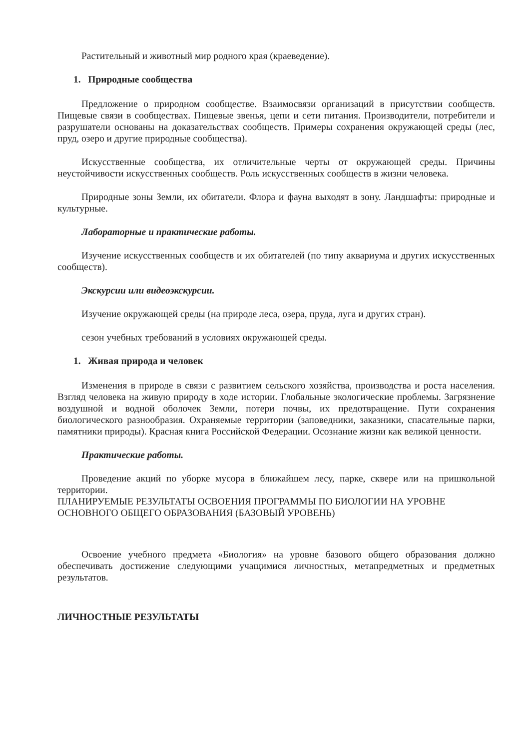Растительный и животный мир родного края (краеведение).
1. Природные сообщества
Предложение о природном сообществе. Взаимосвязи организаций в присутствии сообществ. Пищевые связи в сообществах. Пищевые звенья, цепи и сети питания. Производители, потребители и разрушатели основаны на доказательствах сообществ. Примеры сохранения окружающей среды (лес, пруд, озеро и другие природные сообщества).
Искусственные сообщества, их отличительные черты от окружающей среды. Причины неустойчивости искусственных сообществ. Роль искусственных сообществ в жизни человека.
Природные зоны Земли, их обитатели. Флора и фауна выходят в зону. Ландшафты: природные и культурные.
Лабораторные и практические работы.
Изучение искусственных сообществ и их обитателей (по типу аквариума и других искусственных сообществ).
Экскурсии или видеоэкскурсии.
Изучение окружающей среды (на природе леса, озера, пруда, луга и других стран).
сезон учебных требований в условиях окружающей среды.
1. Живая природа и человек
Изменения в природе в связи с развитием сельского хозяйства, производства и роста населения. Взгляд человека на живую природу в ходе истории. Глобальные экологические проблемы. Загрязнение воздушной и водной оболочек Земли, потери почвы, их предотвращение. Пути сохранения биологического разнообразия. Охраняемые территории (заповедники, заказники, спасательные парки, памятники природы). Красная книга Российской Федерации. Осознание жизни как великой ценности.
Практические работы.
Проведение акций по уборке мусора в ближайшем лесу, парке, сквере или на пришкольной территории.
ПЛАНИРУЕМЫЕ РЕЗУЛЬТАТЫ ОСВОЕНИЯ ПРОГРАММЫ ПО БИОЛОГИИ НА УРОВНЕ ОСНОВНОГО ОБЩЕГО ОБРАЗОВАНИЯ (БАЗОВЫЙ УРОВЕНЬ)
Освоение учебного предмета «Биология» на уровне базового общего образования должно обеспечивать достижение следующими учащимися личностных, метапредметных и предметных результатов.
ЛИЧНОСТНЫЕ РЕЗУЛЬТАТЫ